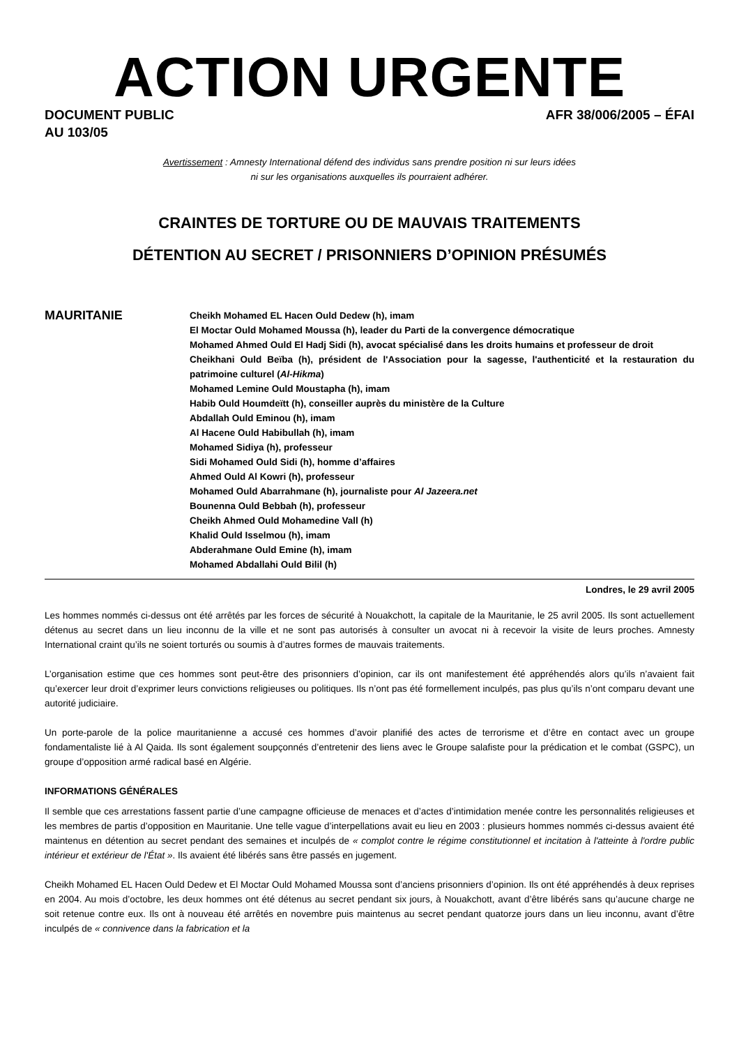ACTION URGENTE
DOCUMENT PUBLIC
AU 103/05
AFR 38/006/2005 – ÉFAI
Avertissement : Amnesty International défend des individus sans prendre position ni sur leurs idées
ni sur les organisations auxquelles ils pourraient adhérer.
CRAINTES DE TORTURE OU DE MAUVAIS TRAITEMENTS
DÉTENTION AU SECRET / PRISONNIERS D’OPINION PRÉSUMÉS
MAURITANIE
Cheikh Mohamed EL Hacen Ould Dedew (h), imam
El Moctar Ould Mohamed Moussa (h), leader du Parti de la convergence démocratique
Mohamed Ahmed Ould El Hadj Sidi (h), avocat spécialisé dans les droits humains et professeur de droit
Cheikhani Ould Beïba (h), président de l'Association pour la sagesse, l'authenticité et la restauration du patrimoine culturel (Al-Hikma)
Mohamed Lemine Ould Moustapha (h), imam
Habib Ould Houmdeïtt (h), conseiller auprès du ministère de la Culture
Abdallah Ould Eminou (h), imam
Al Hacene Ould Habibullah (h), imam
Mohamed Sidiya (h), professeur
Sidi Mohamed Ould Sidi (h), homme d’affaires
Ahmed Ould Al Kowri (h), professeur
Mohamed Ould Abarrahmane (h), journaliste pour Al Jazeera.net
Bounenna Ould Bebbah (h), professeur
Cheikh Ahmed Ould Mohamedine Vall (h)
Khalid Ould Isselmou (h), imam
Abderahmane Ould Emine (h), imam
Mohamed Abdallahi Ould Bilil (h)
Londres, le 29 avril 2005
Les hommes nommés ci-dessus ont été arrêtés par les forces de sécurité à Nouakchott, la capitale de la Mauritanie, le 25 avril 2005. Ils sont actuellement détenus au secret dans un lieu inconnu de la ville et ne sont pas autorisés à consulter un avocat ni à recevoir la visite de leurs proches. Amnesty International craint qu’ils ne soient torturés ou soumis à d’autres formes de mauvais traitements.
L’organisation estime que ces hommes sont peut-être des prisonniers d’opinion, car ils ont manifestement été appréhendés alors qu’ils n’avaient fait qu’exercer leur droit d’exprimer leurs convictions religieuses ou politiques. Ils n’ont pas été formellement inculpés, pas plus qu’ils n’ont comparu devant une autorité judiciaire.
Un porte-parole de la police mauritanienne a accusé ces hommes d’avoir planifié des actes de terrorisme et d’être en contact avec un groupe fondamentaliste lié à Al Qaida. Ils sont également soupçonnés d’entretenir des liens avec le Groupe salafiste pour la prédication et le combat (GSPC), un groupe d’opposition armé radical basé en Algérie.
INFORMATIONS GÉNÉRALES
Il semble que ces arrestations fassent partie d’une campagne officieuse de menaces et d’actes d’intimidation menée contre les personnalités religieuses et les membres de partis d’opposition en Mauritanie. Une telle vague d’interpellations avait eu lieu en 2003 : plusieurs hommes nommés ci-dessus avaient été maintenus en détention au secret pendant des semaines et inculpés de « complot contre le régime constitutionnel et incitation à l'atteinte à l'ordre public intérieur et extérieur de l'État ». Ils avaient été libérés sans être passés en jugement.
Cheikh Mohamed EL Hacen Ould Dedew et El Moctar Ould Mohamed Moussa sont d’anciens prisonniers d’opinion. Ils ont été appréhendés à deux reprises en 2004. Au mois d’octobre, les deux hommes ont été détenus au secret pendant six jours, à Nouakchott, avant d’être libérés sans qu’aucune charge ne soit retenue contre eux. Ils ont à nouveau été arrêtés en novembre puis maintenus au secret pendant quatorze jours dans un lieu inconnu, avant d’être inculpés de « connivence dans la fabrication et la